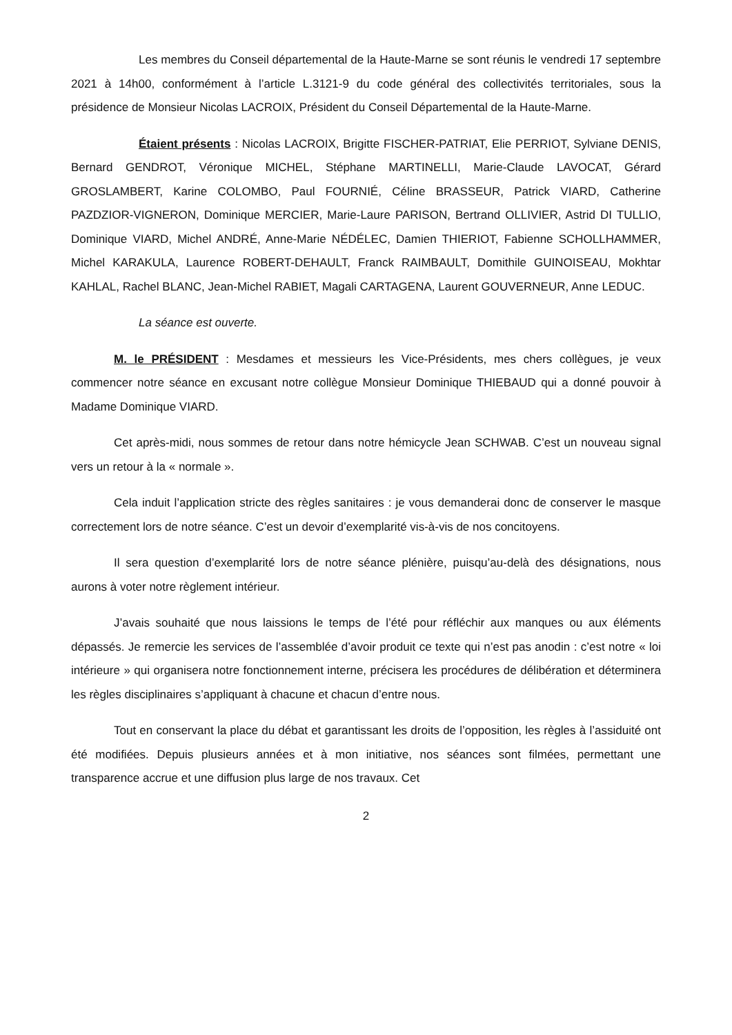Les membres du Conseil départemental de la Haute-Marne se sont réunis le vendredi 17 septembre 2021 à 14h00, conformément à l’article L.3121-9 du code général des collectivités territoriales, sous la présidence de Monsieur Nicolas LACROIX, Président du Conseil Départemental de la Haute-Marne.
Étaient présents : Nicolas LACROIX, Brigitte FISCHER-PATRIAT, Elie PERRIOT, Sylviane DENIS, Bernard GENDROT, Véronique MICHEL, Stéphane MARTINELLI, Marie-Claude LAVOCAT, Gérard GROSLAMBERT, Karine COLOMBO, Paul FOURNIÉ, Céline BRASSEUR, Patrick VIARD, Catherine PAZDZIOR-VIGNERON, Dominique MERCIER, Marie-Laure PARISON, Bertrand OLLIVIER, Astrid DI TULLIO, Dominique VIARD, Michel ANDRÉ, Anne-Marie NÉDÉLEC, Damien THIERIOT, Fabienne SCHOLLHAMMER, Michel KARAKULA, Laurence ROBERT-DEHAULT, Franck RAIMBAULT, Domithile GUINOISEAU, Mokhtar KAHLAL, Rachel BLANC, Jean-Michel RABIET, Magali CARTAGENA, Laurent GOUVERNEUR, Anne LEDUC.
La séance est ouverte.
M. le PRÉSIDENT : Mesdames et messieurs les Vice-Présidents, mes chers collègues, je veux commencer notre séance en excusant notre collègue Monsieur Dominique THIEBAUD qui a donné pouvoir à Madame Dominique VIARD.
Cet après-midi, nous sommes de retour dans notre hémicycle Jean SCHWAB. C’est un nouveau signal vers un retour à la « normale ».
Cela induit l’application stricte des règles sanitaires : je vous demanderai donc de conserver le masque correctement lors de notre séance. C’est un devoir d’exemplarité vis-à-vis de nos concitoyens.
Il sera question d’exemplarité lors de notre séance plénière, puisqu’au-delà des désignations, nous aurons à voter notre règlement intérieur.
J’avais souhaité que nous laissions le temps de l’été pour réfléchir aux manques ou aux éléments dépassés. Je remercie les services de l’assemblée d’avoir produit ce texte qui n’est pas anodin : c’est notre « loi intérieure » qui organisera notre fonctionnement interne, précisera les procédures de délibération et déterminera les règles disciplinaires s’appliquant à chacune et chacun d’entre nous.
Tout en conservant la place du débat et garantissant les droits de l’opposition, les règles à l’assiduité ont été modifiées. Depuis plusieurs années et à mon initiative, nos séances sont filmées, permettant une transparence accrue et une diffusion plus large de nos travaux. Cet
2